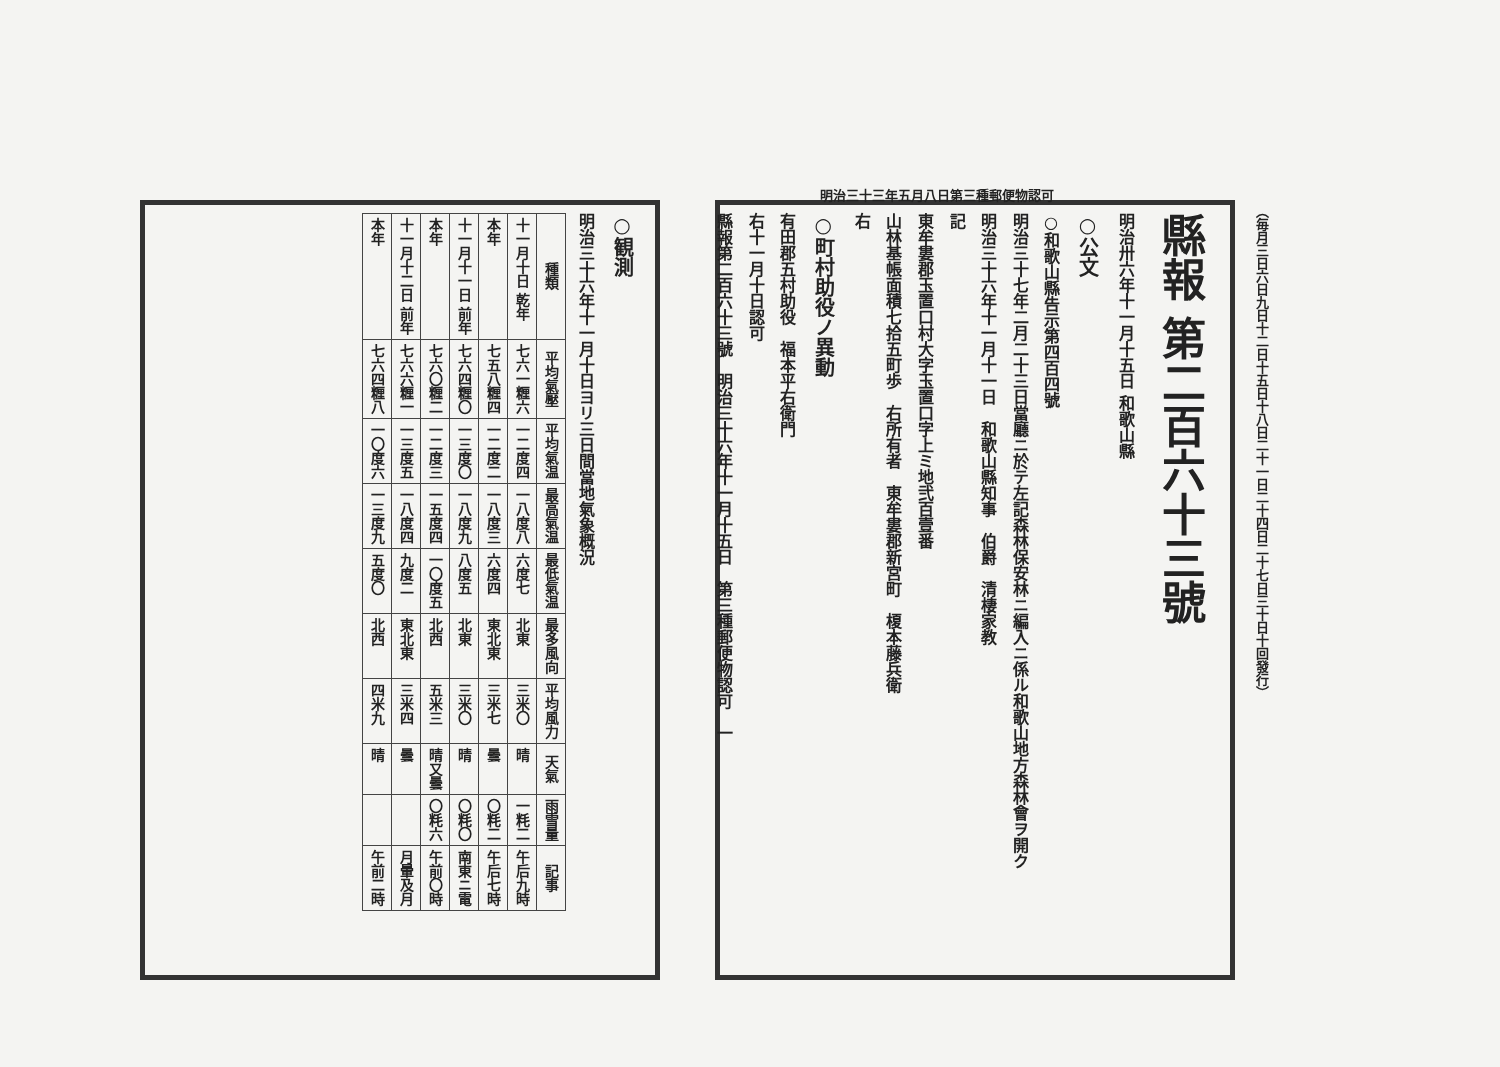明治三十三年五月八日第三種郵便物認可
○観測
明治三十六年十一月十日ヨリ三日間當地氣象概況
| 種類 | 平均氣壓 | 平均氣温 | 最高氣温 | 最低氣温 | 最多風向 | 平均風力 | 天氣 | 雨雪量 | 記事 |
| --- | --- | --- | --- | --- | --- | --- | --- | --- | --- |
| 十一月十日 乾年 | 七六一糎六 | 一二度四 | 一八度八 | 六度七 | 北東 | 三米〇 | 晴 | 一粍二 | 午后九時 |
| 本年 | 七五八糎四 | 一二度二 | 一八度三 | 六度四 | 東北東 | 三米七 | 曇 | 〇粍二 | 午后七時 |
| 十一月十一日 前年 | 七六四糎〇 | 一三度〇 | 一八度九 | 八度五 | 北東 | 三米〇 | 晴 | 〇粍〇 | 南東ニ電 |
| 本年 | 七六〇糎二 | 一二度三 | 一五度四 | 一〇度五 | 北西 | 五米三 | 晴又曇 | 〇粍六 | 午前〇時 |
| 十一月十二日 前年 | 七六六糎一 | 一三度五 | 一八度四 | 九度二 | 東北東 | 三米四 | 曇 | | 月暈及月 |
| 本年 | 七六四糎八 | 一〇度六 | 一三度九 | 五度〇 | 北西 | 四米九 | 晴 | | 午前二時 |
縣報 第二百六十三號
明治卅六年十一月十五日 和歌山縣
○公文
○和歌山縣告示第四百四號
明治三十七年二月二十三日當廳ニ於テ左記森林保安林ニ編入ニ係ル和歌山地方森林會ヲ開ク
明治三十六年十一月十一日　和歌山縣知事　伯爵　清棲家教
記
東牟婁郡玉置口村大字玉置口字上ミ地弐百壹番
山林基帳面積七拾五町歩　右所有者　東牟婁郡新宮町　榎本藤兵衛
右
○町村助役ノ異動
有田郡五村助役　福本平右衛門
右十一月十日認可
縣報第二百六十三號　明治三十六年十一月十五日　第三種郵便物認可　一
（毎月三日六日九日十二日十五日十八日二十一日二十四日二十七日三十日十回發行）